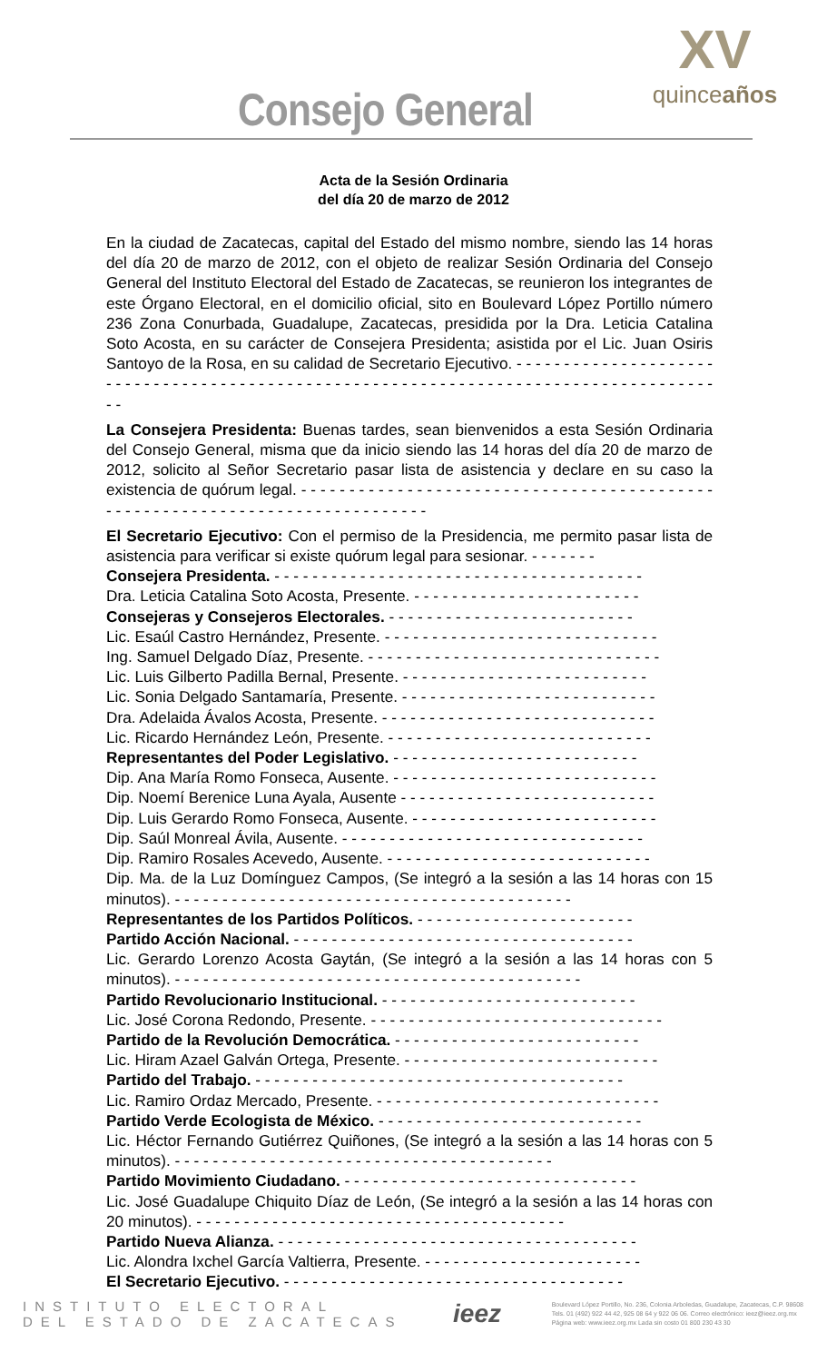Consejo General
XV
quinceaños
Acta de la Sesión Ordinaria
del día 20 de marzo de 2012
En la ciudad de Zacatecas, capital del Estado del mismo nombre, siendo las 14 horas del día 20 de marzo de 2012, con el objeto de realizar Sesión Ordinaria del Consejo General del Instituto Electoral del Estado de Zacatecas, se reunieron los integrantes de este Órgano Electoral, en el domicilio oficial, sito en Boulevard López Portillo número 236 Zona Conurbada, Guadalupe, Zacatecas, presidida por la Dra. Leticia Catalina Soto Acosta, en su carácter de Consejera Presidenta; asistida por el Lic. Juan Osiris Santoyo de la Rosa, en su calidad de Secretario Ejecutivo. - - - - - - - - - - - - - - - - - - - - - - - - - - - - - - - - - - - - - - - - - - - - - - - - - - - - - - - - - - - - - - - - - - - - - - - - - - - - - - - - - - - - - - -
La Consejera Presidenta: Buenas tardes, sean bienvenidos a esta Sesión Ordinaria del Consejo General, misma que da inicio siendo las 14 horas del día 20 de marzo de 2012, solicito al Señor Secretario pasar lista de asistencia y declare en su caso la existencia de quórum legal. - - - - - - - - - - - - - - - - - - - - - - - - - - - - - - - - - - - - - - - - - - - - - - - - - - - - - - - - - - - - - - - - - - - - - - - - - - - - -
El Secretario Ejecutivo: Con el permiso de la Presidencia, me permito pasar lista de asistencia para verificar si existe quórum legal para sesionar. - - - - - - -
Consejera Presidenta. - - - - - - - - - - - - - - - - - - - - - - - - - - - - - - - - - - - - - - -
Dra. Leticia Catalina Soto Acosta, Presente. - - - - - - - - - - - - - - - - - - - - - - - -
Consejeras y Consejeros Electorales. - - - - - - - - - - - - - - - - - - - - - - - - - -
Lic. Esaúl Castro Hernández, Presente. - - - - - - - - - - - - - - - - - - - - - - - - - - - - -
Ing. Samuel Delgado Díaz, Presente. - - - - - - - - - - - - - - - - - - - - - - - - - - - - - - -
Lic. Luis Gilberto Padilla Bernal, Presente. - - - - - - - - - - - - - - - - - - - - - - - - - -
Lic. Sonia Delgado Santamaría, Presente. - - - - - - - - - - - - - - - - - - - - - - - - - - -
Dra. Adelaida Ávalos Acosta, Presente. - - - - - - - - - - - - - - - - - - - - - - - - - - - - -
Lic. Ricardo Hernández León, Presente. - - - - - - - - - - - - - - - - - - - - - - - - - - - -
Representantes del Poder Legislativo. - - - - - - - - - - - - - - - - - - - - - - - - - -
Dip. Ana María Romo Fonseca, Ausente. - - - - - - - - - - - - - - - - - - - - - - - - - - - -
Dip. Noemí Berenice Luna Ayala, Ausente - - - - - - - - - - - - - - - - - - - - - - - - - - -
Dip. Luis Gerardo Romo Fonseca, Ausente. - - - - - - - - - - - - - - - - - - - - - - - - - -
Dip. Saúl Monreal Ávila, Ausente. - - - - - - - - - - - - - - - - - - - - - - - - - - - - - - - -
Dip. Ramiro Rosales Acevedo, Ausente. - - - - - - - - - - - - - - - - - - - - - - - - - - - -
Dip. Ma. de la Luz Domínguez Campos, (Se integró a la sesión a las 14 horas con 15 minutos). - - - - - - - - - - - - - - - - - - - - - - - - - - - - - - - - - - - - - - - - - -
Representantes de los Partidos Políticos. - - - - - - - - - - - - - - - - - - - - - - -
Partido Acción Nacional. - - - - - - - - - - - - - - - - - - - - - - - - - - - - - - - - - - - -
Lic. Gerardo Lorenzo Acosta Gaytán, (Se integró a la sesión a las 14 horas con 5 minutos). - - - - - - - - - - - - - - - - - - - - - - - - - - - - - - - - - - - - - - - - - - -
Partido Revolucionario Institucional. - - - - - - - - - - - - - - - - - - - - - - - - - - -
Lic. José Corona Redondo, Presente. - - - - - - - - - - - - - - - - - - - - - - - - - - - - - - -
Partido de la Revolución Democrática. - - - - - - - - - - - - - - - - - - - - - - - - - -
Lic. Hiram Azael Galván Ortega, Presente. - - - - - - - - - - - - - - - - - - - - - - - - - - -
Partido del Trabajo. - - - - - - - - - - - - - - - - - - - - - - - - - - - - - - - - - - - - - - -
Lic. Ramiro Ordaz Mercado, Presente. - - - - - - - - - - - - - - - - - - - - - - - - - - - - - -
Partido Verde Ecologista de México. - - - - - - - - - - - - - - - - - - - - - - - - - - - -
Lic. Héctor Fernando Gutiérrez Quiñones, (Se integró a la sesión a las 14 horas con 5 minutos). - - - - - - - - - - - - - - - - - - - - - - - - - - - - - - - - - - - - - - - -
Partido Movimiento Ciudadano. - - - - - - - - - - - - - - - - - - - - - - - - - - - - - - -
Lic. José Guadalupe Chiquito Díaz de León, (Se integró a la sesión a las 14 horas con 20 minutos). - - - - - - - - - - - - - - - - - - - - - - - - - - - - - - - - - - - - - - -
Partido Nueva Alianza. - - - - - - - - - - - - - - - - - - - - - - - - - - - - - - - - - - - - - -
Lic. Alondra Ixchel García Valtierra, Presente. - - - - - - - - - - - - - - - - - - - - - - -
El Secretario Ejecutivo. - - - - - - - - - - - - - - - - - - - - - - - - - - - - - - - - - - - -
INSTITUTO ELECTORAL
DEL ESTADO DE ZACATECAS
ieez
Boulevard López Portillo, No. 236, Colonia Arboledas, Guadalupe, Zacatecas, C.P. 98608
Tels. 01 (492) 922 44 42, 925 08 64 y 922 06 06. Correo electrónico: ieez@ieez.org.mx
Página web: www.ieez.org.mx Lada sin costo 01 800 230 43 30